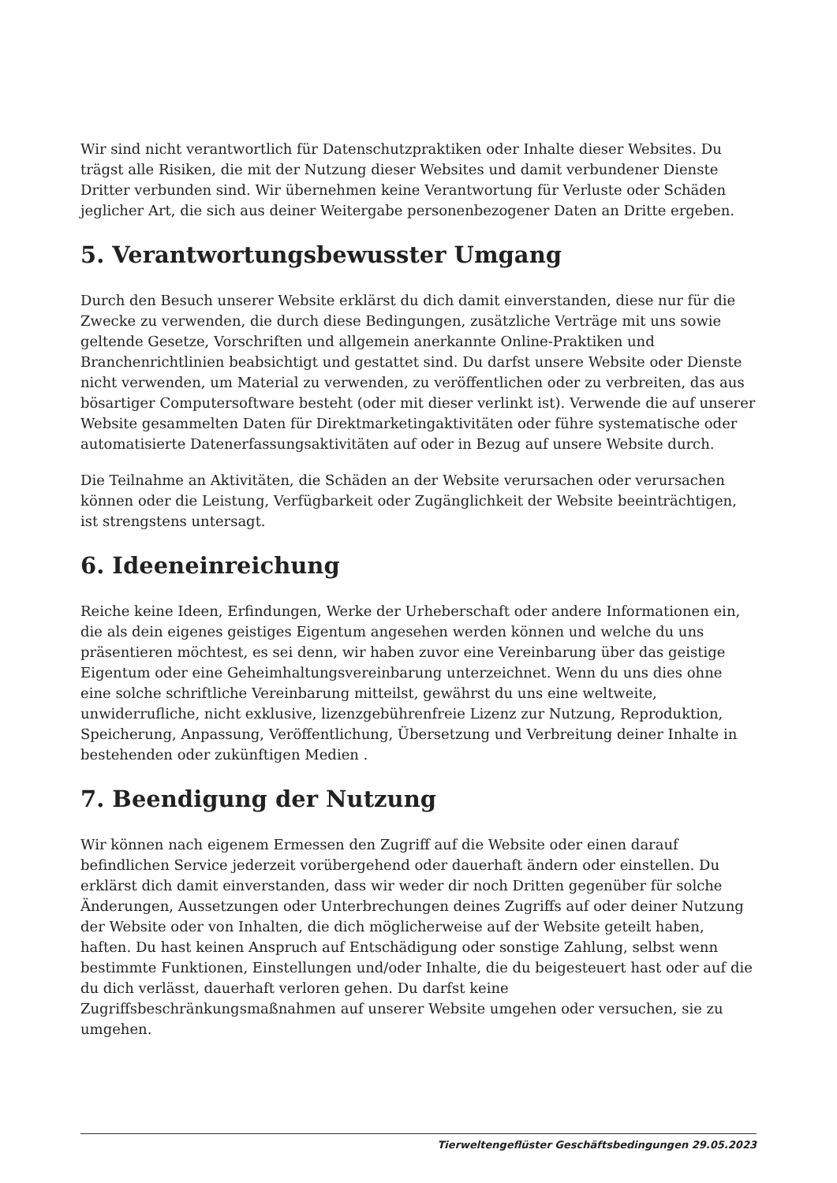Wir sind nicht verantwortlich für Datenschutzpraktiken oder Inhalte dieser Websites. Du trägst alle Risiken, die mit der Nutzung dieser Websites und damit verbundener Dienste Dritter verbunden sind. Wir übernehmen keine Verantwortung für Verluste oder Schäden jeglicher Art, die sich aus deiner Weitergabe personenbezogener Daten an Dritte ergeben.
5. Verantwortungsbewusster Umgang
Durch den Besuch unserer Website erklärst du dich damit einverstanden, diese nur für die Zwecke zu verwenden, die durch diese Bedingungen, zusätzliche Verträge mit uns sowie geltende Gesetze, Vorschriften und allgemein anerkannte Online-Praktiken und Branchenrichtlinien beabsichtigt und gestattet sind. Du darfst unsere Website oder Dienste nicht verwenden, um Material zu verwenden, zu veröffentlichen oder zu verbreiten, das aus bösartiger Computersoftware besteht (oder mit dieser verlinkt ist). Verwende die auf unserer Website gesammelten Daten für Direktmarketingaktivitäten oder führe systematische oder automatisierte Datenerfassungsaktivitäten auf oder in Bezug auf unsere Website durch.
Die Teilnahme an Aktivitäten, die Schäden an der Website verursachen oder verursachen können oder die Leistung, Verfügbarkeit oder Zugänglichkeit der Website beeinträchtigen, ist strengstens untersagt.
6. Ideeneinreichung
Reiche keine Ideen, Erfindungen, Werke der Urheberschaft oder andere Informationen ein, die als dein eigenes geistiges Eigentum angesehen werden können und welche du uns präsentieren möchtest, es sei denn, wir haben zuvor eine Vereinbarung über das geistige Eigentum oder eine Geheimhaltungsvereinbarung unterzeichnet. Wenn du uns dies ohne eine solche schriftliche Vereinbarung mitteilst, gewährst du uns eine weltweite, unwiderrufliche, nicht exklusive, lizenzgebührenfreie Lizenz zur Nutzung, Reproduktion, Speicherung, Anpassung, Veröffentlichung, Übersetzung und Verbreitung deiner Inhalte in bestehenden oder zukünftigen Medien .
7. Beendigung der Nutzung
Wir können nach eigenem Ermessen den Zugriff auf die Website oder einen darauf befindlichen Service jederzeit vorübergehend oder dauerhaft ändern oder einstellen. Du erklärst dich damit einverstanden, dass wir weder dir noch Dritten gegenüber für solche Änderungen, Aussetzungen oder Unterbrechungen deines Zugriffs auf oder deiner Nutzung der Website oder von Inhalten, die dich möglicherweise auf der Website geteilt haben, haften. Du hast keinen Anspruch auf Entschädigung oder sonstige Zahlung, selbst wenn bestimmte Funktionen, Einstellungen und/oder Inhalte, die du beigesteuert hast oder auf die du dich verlässt, dauerhaft verloren gehen. Du darfst keine Zugriffsbeschränkungsmaßnahmen auf unserer Website umgehen oder versuchen, sie zu umgehen.
Tierweltengeflüster Geschäftsbedingungen 29.05.2023